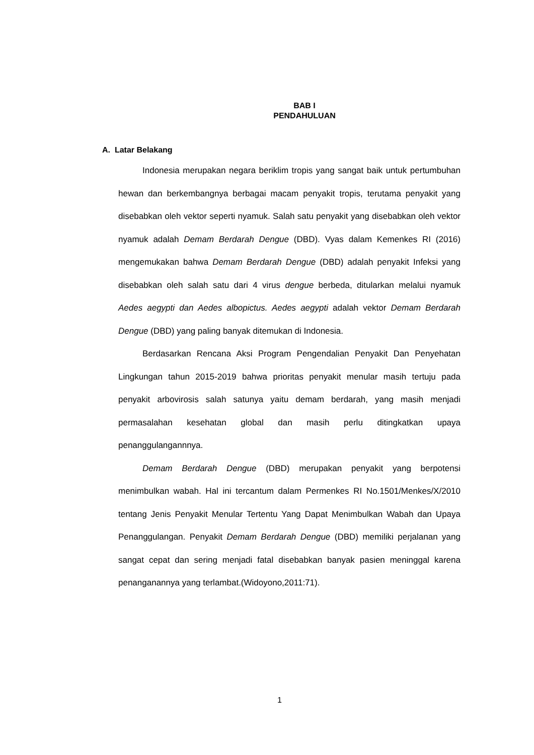BAB I
PENDAHULUAN
A. Latar Belakang
Indonesia merupakan negara beriklim tropis yang sangat baik untuk pertumbuhan hewan dan berkembangnya berbagai macam penyakit tropis, terutama penyakit yang disebabkan oleh vektor seperti nyamuk. Salah satu penyakit yang disebabkan oleh vektor nyamuk adalah Demam Berdarah Dengue (DBD). Vyas dalam Kemenkes RI (2016) mengemukakan bahwa Demam Berdarah Dengue (DBD) adalah penyakit Infeksi yang disebabkan oleh salah satu dari 4 virus dengue berbeda, ditularkan melalui nyamuk Aedes aegypti dan Aedes albopictus. Aedes aegypti adalah vektor Demam Berdarah Dengue (DBD) yang paling banyak ditemukan di Indonesia.
Berdasarkan Rencana Aksi Program Pengendalian Penyakit Dan Penyehatan Lingkungan tahun 2015-2019 bahwa prioritas penyakit menular masih tertuju pada penyakit arbovirosis salah satunya yaitu demam berdarah, yang masih menjadi permasalahan kesehatan global dan masih perlu ditingkatkan upaya penanggulangannnya.
Demam Berdarah Dengue (DBD) merupakan penyakit yang berpotensi menimbulkan wabah. Hal ini tercantum dalam Permenkes RI No.1501/Menkes/X/2010 tentang Jenis Penyakit Menular Tertentu Yang Dapat Menimbulkan Wabah dan Upaya Penanggulangan. Penyakit Demam Berdarah Dengue (DBD) memiliki perjalanan yang sangat cepat dan sering menjadi fatal disebabkan banyak pasien meninggal karena penanganannya yang terlambat.(Widoyono,2011:71).
1